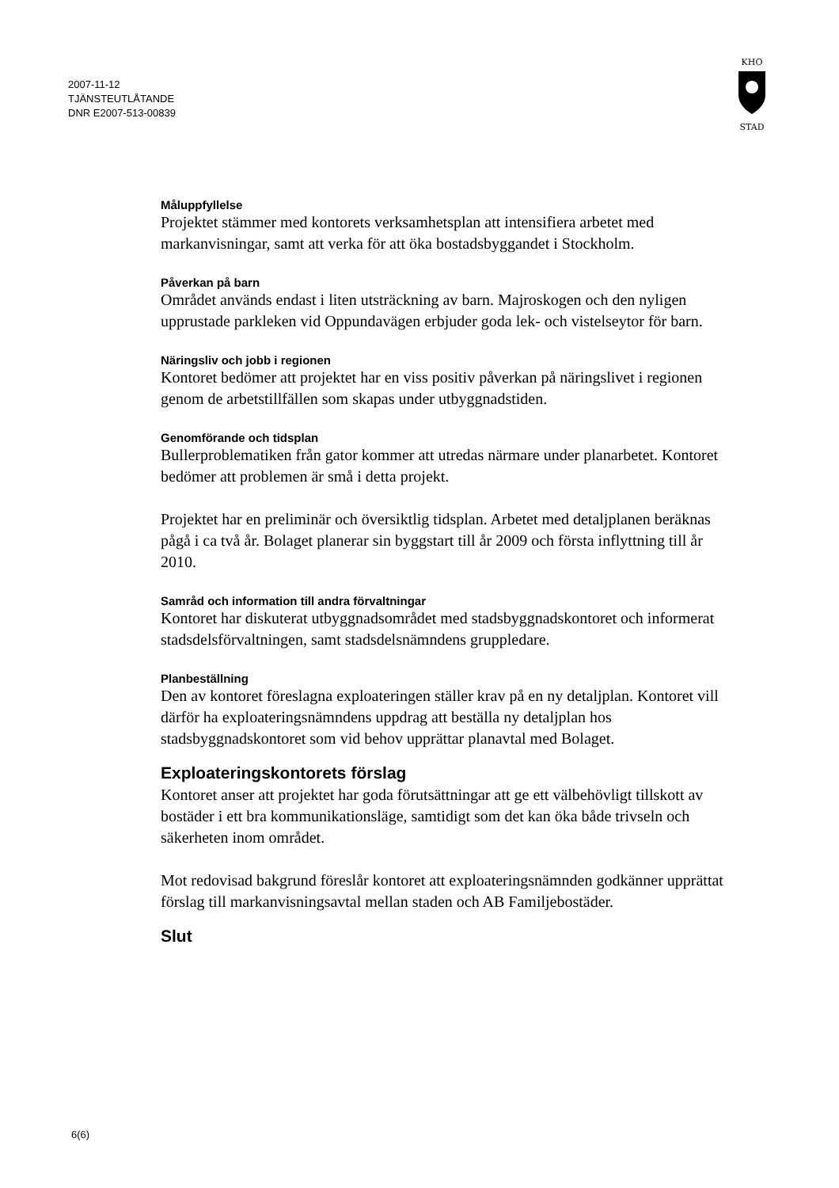2007-11-12
TJÄNSTEUTLÅTANDE
DNR E2007-513-00839
KHO
STAD
Måluppfyllelse
Projektet stämmer med kontorets verksamhetsplan att intensifiera arbetet med markanvisningar, samt att verka för att öka bostadsbyggandet i Stockholm.
Påverkan på barn
Området används endast i liten utsträckning av barn. Majroskogen och den nyligen upprustade parkleken vid Oppundavägen erbjuder goda lek- och vistelseytor för barn.
Näringsliv och jobb i regionen
Kontoret bedömer att projektet har en viss positiv påverkan på näringslivet i regionen genom de arbetstillfällen som skapas under utbyggnadstiden.
Genomförande och tidsplan
Bullerproblematiken från gator kommer att utredas närmare under planarbetet. Kontoret bedömer att problemen är små i detta projekt.
Projektet har en preliminär och översiktlig tidsplan. Arbetet med detaljplanen beräknas pågå i ca två år. Bolaget planerar sin byggstart till år 2009 och första inflyttning till år 2010.
Samråd och information till andra förvaltningar
Kontoret har diskuterat utbyggnadsområdet med stadsbyggnadskontoret och informerat stadsdelsförvaltningen, samt stadsdelsnämndens gruppledare.
Planbeställning
Den av kontoret föreslagna exploateringen ställer krav på en ny detaljplan. Kontoret vill därför ha exploateringsnämndens uppdrag att beställa ny detaljplan hos stadsbyggnadskontoret som vid behov upprättar planavtal med Bolaget.
Exploateringskontorets förslag
Kontoret anser att projektet har goda förutsättningar att ge ett välbehövligt tillskott av bostäder i ett bra kommunikationsläge, samtidigt som det kan öka både trivseln och säkerheten inom området.
Mot redovisad bakgrund föreslår kontoret att exploateringsnämnden godkänner upprättat förslag till markanvisningsavtal mellan staden och AB Familjebostäder.
Slut
6(6)